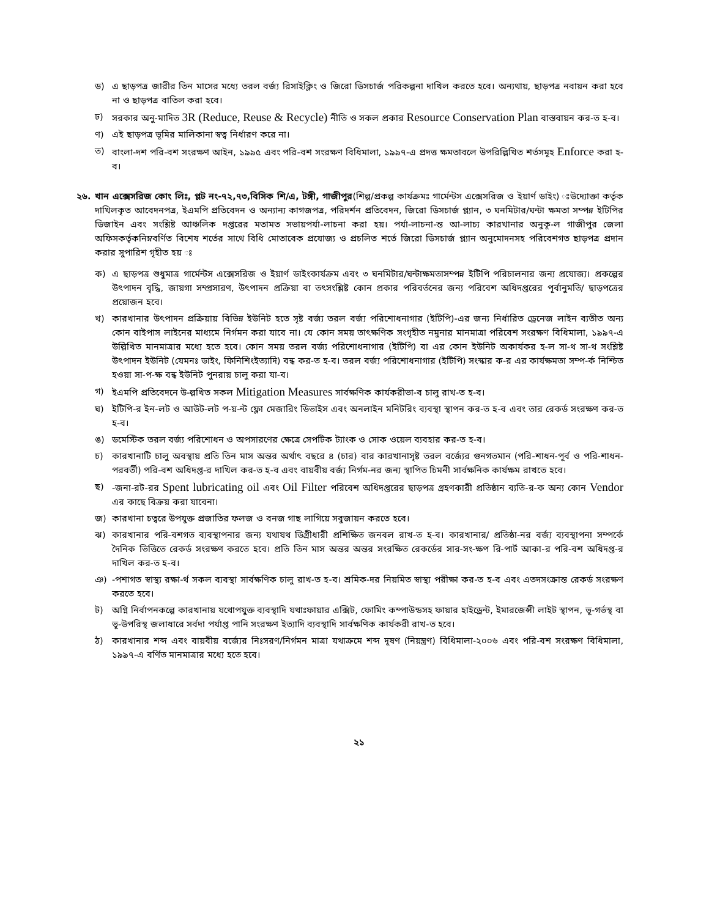ড) এ ছাড়পত্র জারীর তিন মাসের মধ্যে তরল বর্জ্য রিসাইক্লিং ও জিরো ডিসচার্জ পরিকল্পনা দাখিল করতে হবে। অন্যথায়, ছাড়পত্র নবায়ন করা হবে না ও ছাড়পত্র বাতিল করা হবে।
ঢ) সরকার অনু-মাদিত 3R (Reduce, Reuse & Recycle) নীতি ও সকল প্রকার Resource Conservation Plan বাস্তবায়ন কর-ত হ-ব।
ণ) এই ছাড়পত্র ভূমির মালিকানা স্বত্ব নির্ধারণ করে না।
ত) বাংলা-দশ পরি-বশ সংরক্ষণ আইন, ১৯৯৫ এবং পরি-বশ সংরক্ষণ বিধিমালা, ১৯৯৭-এ প্রদত্ত ক্ষমতাবলে উপরিল্লিখিত শর্তসমূহ Enforce করা হ-ব।
২৬. খান এক্সেসরিজ কোং লিঃ, প্লট নং-৭২,৭৩,বিসিক শি/এ, টঙ্গী, গাজীপুর(শিল্প/প্রকল্প কার্যক্রমঃ গার্মেন্টস এক্সেসরিজ ও ইয়ার্ণ ডাইং) ঃউদ্যোক্তা কর্তৃক দাখিলকৃত আবেদনপত্র, ইএমপি প্রতিবেদন ও অন্যান্য কাগজপত্র, পরিদর্শন প্রতিবেদন, জিরো ডিসচার্জ প্ল্যান, ৩ ঘনমিটার/ঘন্টা ক্ষমতা সম্পন্ন ইটিপির ডিজাইন এবং সংশ্লিষ্ট আঞ্চলিক দপ্তরের মতামত সভায়পর্যা-লাচনা করা হয়। পর্যা-লাচনা-ন্ত আ-লাচ্য কারখানার অনুকূ-ল গাজীপুর জেলা অফিসকর্তৃকনিম্নবর্ণিত বিশেষ শর্তের সাথে বিধি মোতাবেক প্রযোজ্য ও প্রচলিত শর্তে জিরো ডিসচার্জ প্ল্যান অনুমোদনসহ পরিবেশগত ছাড়পত্র প্রদান করার সুপারিশ গৃহীত হয় ঃ
ক) এ ছাড়পত্র শুধুমাত্র গার্মেন্টস এক্সেসরিজ ও ইয়ার্ণ ডাইংকার্যক্রম এবং ৩ ঘনমিটার/ঘন্টাক্ষমতাসম্পন্ন ইটিপি পরিচালনার জন্য প্রযোজ্য। প্রকল্পের উৎপাদন বৃদ্ধি, জায়গা সম্প্রসারণ, উৎপাদন প্রক্রিয়া বা তৎসংশ্লিষ্ট কোন প্রকার পরিবর্তনের জন্য পরিবেশ অধিদপ্তরের পূর্বানুমতি/ ছাড়পত্রের প্রয়োজন হবে।
খ) কারখানার উৎপাদন প্রক্রিয়ায় বিভিন্ন ইউনিট হতে সৃষ্ট বর্জ্য তরল বর্জ্য পরিশোধনাগার (ইটিপি)-এর জন্য নির্ধারিত ড্রেনেজ লাইন ব্যতীত অন্য কোন বাইপাস লাইনের মাধ্যমে নির্গমন করা যাবে না। যে কোন সময় তাৎক্ষণিক সংগৃহীত নমুনার মানমাত্রা পরিবেশ সংরক্ষণ বিধিমালা, ১৯৯৭-এ উল্লিখিত মানমাত্রার মধ্যে হতে হবে। কোন সময় তরল বর্জ্য পরিশোধনাগার (ইটিপি) বা এর কোন ইউনিট অকার্যকর হ-ল সা-থ সা-থ সংশ্লিষ্ট উৎপাদন ইউনিট (যেমনঃ ডাইং, ফিনিশিংইত্যাদি) বন্ধ কর-ত হ-ব। তরল বর্জ্য পরিশোধনাগার (ইটিপি) সংস্কার ক-র এর কার্যক্ষমতা সম্প-র্ক নিশ্চিত হওয়া সা-প-ক্ষ বন্ধ ইউনিট পুনরায় চালু করা যা-ব।
গ) ইএমপি প্রতিবেদনে উ-ল্লখিত সকল Mitigation Measures সার্বক্ষণিক কার্যকরীভা-ব চালু রাখ-ত হ-ব।
ঘ) ইটিপি-র ইন-লট ও আউট-লট প-য়-ন্ট ফ্লো মেজারিং ডিভাইস এবং অনলাইন মনিটরিং ব্যবস্থা স্থাপন কর-ত হ-ব এবং তার রেকর্ড সংরক্ষণ কর-ত হ-ব।
ঙ) ডমেস্টিক তরল বর্জ্য পরিশোধন ও অপসারণের ক্ষেত্রে সেপটিক ট্যাংক ও সোক ওয়েল ব্যবহার কর-ত হ-ব।
চ) কারখানাটি চালু অবস্থায় প্রতি তিন মাস অন্তর অর্থাৎ বছরে ৪ (চার) বার কারখানাসৃষ্ট তরল বর্জ্যের গুনগতমান (পরি-শাধন-পূর্ব ও পরি-শাধন-পরবর্তী) পরি-বশ অধিদপ্ত-র দাখিল কর-ত হ-ব এবং বায়বীয় বর্জ্য নির্গম-নর জন্য স্থাপিত চিমনী সার্বক্ষনিক কার্যক্ষম রাখতে হবে।
ছ) -জনা-রট-রর Spent lubricating oil এবং Oil Filter পরিবেশ অধিদপ্তরের ছাড়পত্র গ্রহণকারী প্রতিষ্ঠান ব্যতি-র-ক অন্য কোন Vendor এর কাছে বিক্রয় করা যাবেনা।
জ) কারখানা চত্বরে উপযুক্ত প্রজাতির ফলজ ও বনজ গাছ লাগিয়ে সবুজায়ন করতে হবে।
ঝ) কারখানার পরি-বশগত ব্যবস্থাপনার জন্য যথাযথ ডিগ্রীধারী প্রশিক্ষিত জনবল রাখ-ত হ-ব। কারখানার/ প্রতিষ্ঠা-নর বর্জ্য ব্যবস্থাপনা সম্পর্কে দৈনিক ভিত্তিতে রেকর্ড সংরক্ষণ করতে হবে। প্রতি তিন মাস অন্তর অন্তর সংরক্ষিত রেকর্ডের সার-সং-ক্ষপ রি-পার্ট আকা-র পরি-বশ অধিদপ্ত-র দাখিল কর-ত হ-ব।
ঞ) -পশাগত স্বাস্থ্য রক্ষা-র্থ সকল ব্যবস্থা সার্বক্ষণিক চালু রাখ-ত হ-ব। শ্রমিক-দর নিয়মিত স্বাস্থ্য পরীক্ষা কর-ত হ-ব এবং এতদসংক্রান্ত রেকর্ড সংরক্ষণ করতে হবে।
ট) অগ্নি নির্বাপনকল্পে কারখানায় যথোপযুক্ত ব্যবস্থাদি যথাঃফায়ার এক্সিট, ফোমিং কম্পাউন্ডসহ ফায়ার হাইড্রেন্ট, ইমারজেন্সী লাইট স্থাপন, ভূ-গর্ভস্থ বা ভূ-উপরিস্থ জলাধারে সর্বদা পর্যাপ্ত পানি সংরক্ষণ ইত্যাদি ব্যবস্থাদি সার্বক্ষণিক কার্যকরী রাখ-ত হবে।
ঠ) কারখানার শব্দ এবং বায়বীয় বর্জ্যের নিঃসরণ/নির্গমন মাত্রা যথাক্রমে শব্দ দূষণ (নিয়ন্ত্রণ) বিধিমালা-২০০৬ এবং পরি-বশ সংরক্ষণ বিধিমালা, ১৯৯৭-এ বর্ণিত মানমাত্রার মধ্যে হতে হবে।
২১